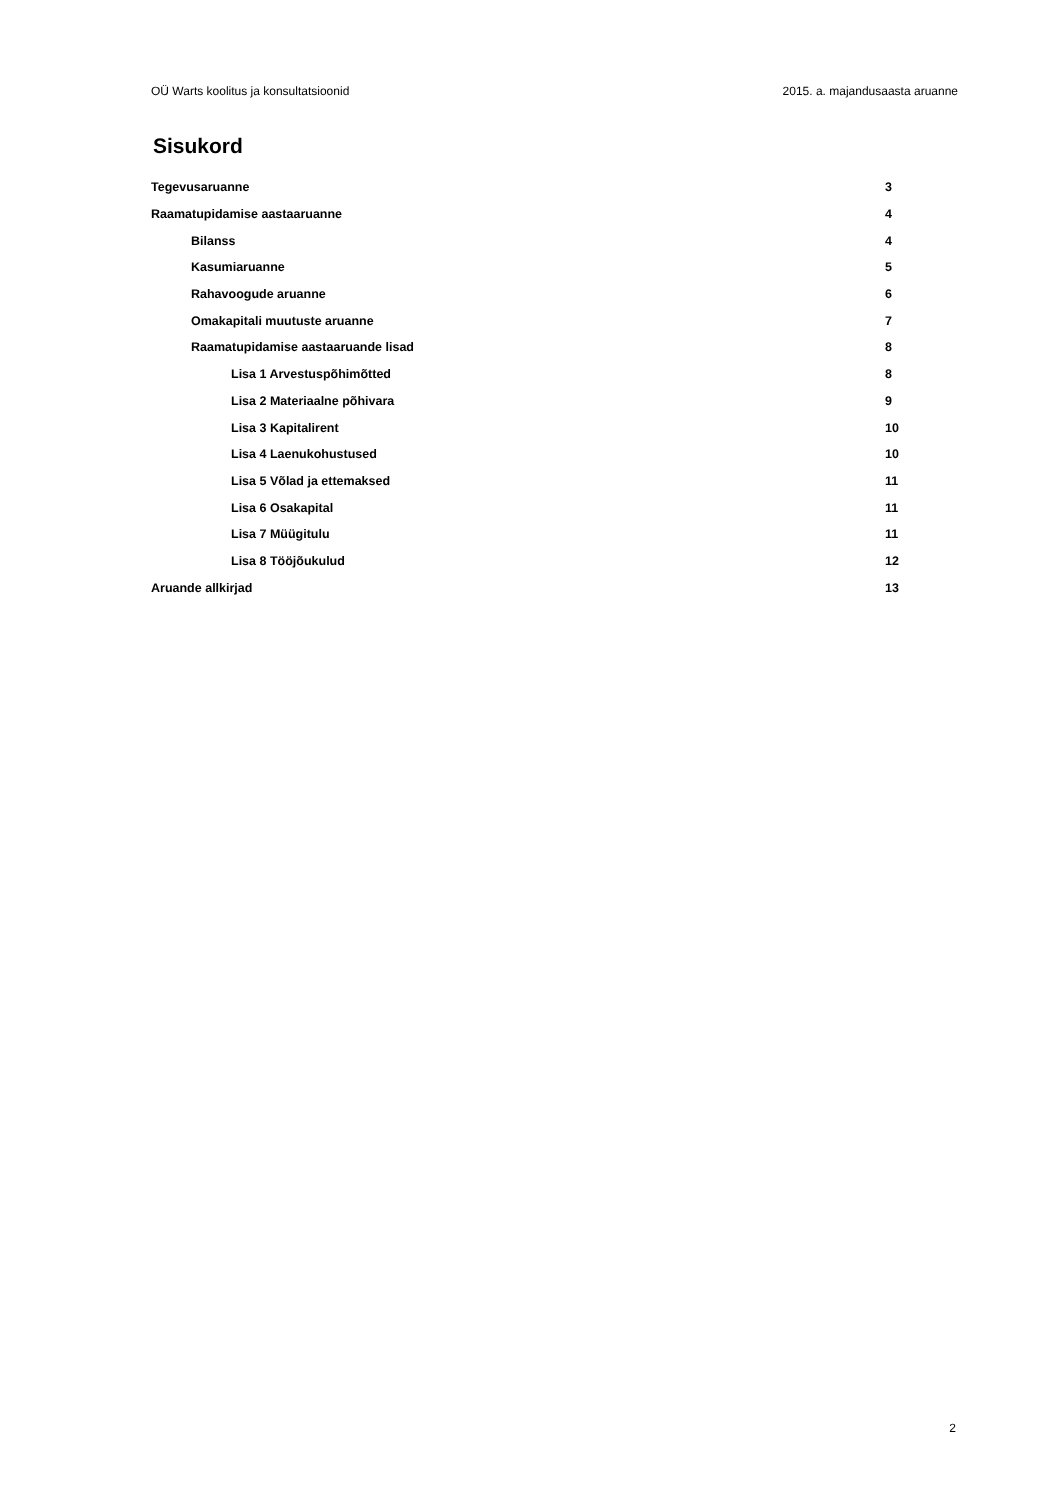OÜ Warts koolitus ja konsultatsioonid 2015. a. majandusaasta aruanne
Sisukord
Tegevusaruanne 3
Raamatupidamise aastaaruanne 4
Bilanss 4
Kasumiaruanne 5
Rahavoogude aruanne 6
Omakapitali muutuste aruanne 7
Raamatupidamise aastaaruande lisad 8
Lisa 1 Arvestuspõhimõtted 8
Lisa 2 Materiaalne põhivara 9
Lisa 3 Kapitalirent 10
Lisa 4 Laenukohustused 10
Lisa 5 Võlad ja ettemaksed 11
Lisa 6 Osakapital 11
Lisa 7 Müügitulu 11
Lisa 8 Tööjõukulud 12
Aruande allkirjad 13
2